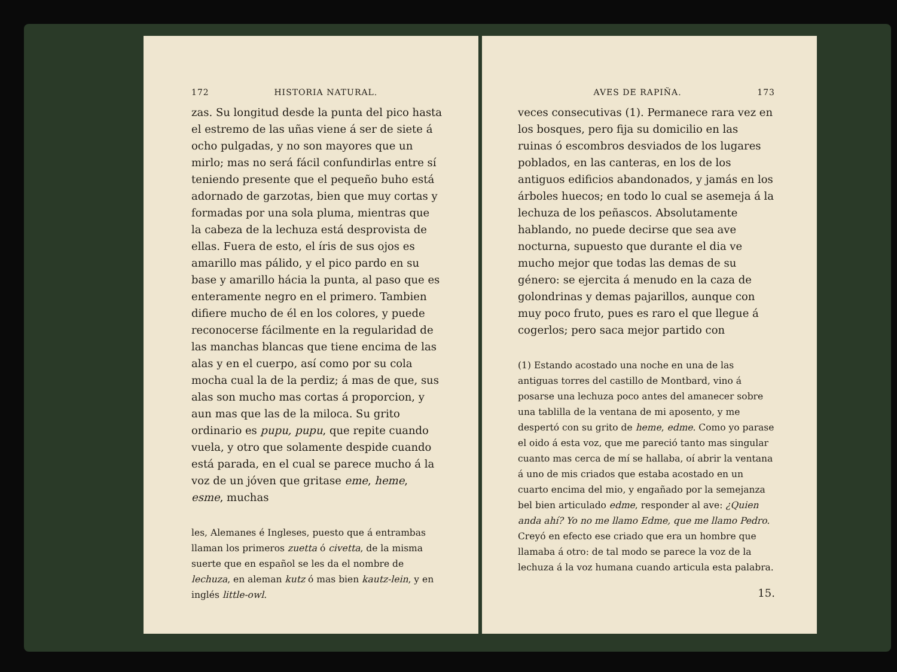172 HISTORIA NATURAL.
zas. Su longitud desde la punta del pico hasta el estremo de las uñas viene á ser de siete á ocho pulgadas, y no son mayores que un mirlo; mas no será fácil confundirlas entre sí teniendo presente que el pequeño buho está adornado de garzotas, bien que muy cortas y formadas por una sola pluma, mientras que la cabeza de la lechuza está desprovista de ellas. Fuera de esto, el íris de sus ojos es amarillo mas pálido, y el pico pardo en su base y amarillo hácia la punta, al paso que es enteramente negro en el primero. Tambien difiere mucho de él en los colores, y puede reconocerse fácilmente en la regularidad de las manchas blancas que tiene encima de las alas y en el cuerpo, así como por su cola mocha cual la de la perdiz; á mas de que, sus alas son mucho mas cortas á proporcion, y aun mas que las de la miloca. Su grito ordinario es pupu, pupu, que repite cuando vuela, y otro que solamente despide cuando está parada, en el cual se parece mucho á la voz de un jóven que gritase eme, heme, esme, muchas
les, Alemanes é Ingleses, puesto que á entrambas llaman los primeros zuetta ó civetta, de la misma suerte que en español se les da el nombre de lechuza, en aleman kutz ó mas bien kautz-lein, y en inglés little-owl.
AVES DE RAPIÑA. 173
veces consecutivas (1). Permanece rara vez en los bosques, pero fija su domicilio en las ruinas ó escombros desviados de los lugares poblados, en las canteras, en los de los antiguos edificios abandonados, y jamás en los árboles huecos; en todo lo cual se asemeja á la lechuza de los peñascos. Absolutamente hablando, no puede decirse que sea ave nocturna, supuesto que durante el dia ve mucho mejor que todas las demas de su género: se ejercita á menudo en la caza de golondrinas y demas pajarillos, aunque con muy poco fruto, pues es raro el que llegue á cogerlos; pero saca mejor partido con
(1) Estando acostado una noche en una de las antiguas torres del castillo de Montbard, vino á posarse una lechuza poco antes del amanecer sobre una tablilla de la ventana de mi aposento, y me despertó con su grito de heme, edme. Como yo parase el oido á esta voz, que me pareció tanto mas singular cuanto mas cerca de mí se hallaba, oí abrir la ventana á uno de mis criados que estaba acostado en un cuarto encima del mio, y engañado por la semejanza bel bien articulado edme, responder al ave: ¿Quien anda ahí? Yo no me llamo Edme, que me llamo Pedro. Creyó en efecto ese criado que era un hombre que llamaba á otro: de tal modo se parece la voz de la lechuza á la voz humana cuando articula esta palabra.
15.